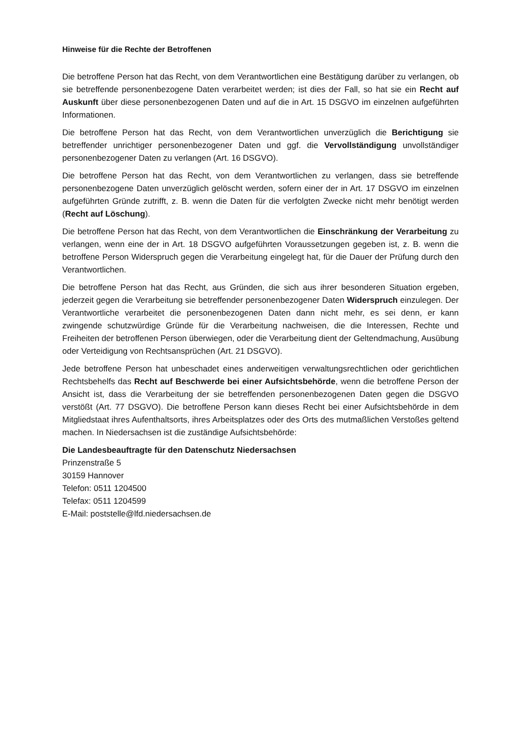Hinweise für die Rechte der Betroffenen
Die betroffene Person hat das Recht, von dem Verantwortlichen eine Bestätigung darüber zu verlangen, ob sie betreffende personenbezogene Daten verarbeitet werden; ist dies der Fall, so hat sie ein Recht auf Auskunft über diese personenbezogenen Daten und auf die in Art. 15 DSGVO im einzelnen aufgeführten Informationen.
Die betroffene Person hat das Recht, von dem Verantwortlichen unverzüglich die Berichtigung sie betreffender unrichtiger personenbezogener Daten und ggf. die Vervollständigung unvollständiger personenbezogener Daten zu verlangen (Art. 16 DSGVO).
Die betroffene Person hat das Recht, von dem Verantwortlichen zu verlangen, dass sie betreffende personenbezogene Daten unverzüglich gelöscht werden, sofern einer der in Art. 17 DSGVO im einzelnen aufgeführten Gründe zutrifft, z. B. wenn die Daten für die verfolgten Zwecke nicht mehr benötigt werden (Recht auf Löschung).
Die betroffene Person hat das Recht, von dem Verantwortlichen die Einschränkung der Verarbeitung zu verlangen, wenn eine der in Art. 18 DSGVO aufgeführten Voraussetzungen gegeben ist, z. B. wenn die betroffene Person Widerspruch gegen die Verarbeitung eingelegt hat, für die Dauer der Prüfung durch den Verantwortlichen.
Die betroffene Person hat das Recht, aus Gründen, die sich aus ihrer besonderen Situation ergeben, jederzeit gegen die Verarbeitung sie betreffender personenbezogener Daten Widerspruch einzulegen. Der Verantwortliche verarbeitet die personenbezogenen Daten dann nicht mehr, es sei denn, er kann zwingende schutzwürdige Gründe für die Verarbeitung nachweisen, die die Interessen, Rechte und Freiheiten der betroffenen Person überwiegen, oder die Verarbeitung dient der Geltendmachung, Ausübung oder Verteidigung von Rechtsansprüchen (Art. 21 DSGVO).
Jede betroffene Person hat unbeschadet eines anderweitigen verwaltungsrechtlichen oder gerichtlichen Rechtsbehelfs das Recht auf Beschwerde bei einer Aufsichtsbehörde, wenn die betroffene Person der Ansicht ist, dass die Verarbeitung der sie betreffenden personenbezogenen Daten gegen die DSGVO verstößt (Art. 77 DSGVO). Die betroffene Person kann dieses Recht bei einer Aufsichtsbehörde in dem Mitgliedstaat ihres Aufenthaltsorts, ihres Arbeitsplatzes oder des Orts des mutmaßlichen Verstoßes geltend machen. In Niedersachsen ist die zuständige Aufsichtsbehörde:
Die Landesbeauftragte für den Datenschutz Niedersachsen
Prinzenstraße 5
30159 Hannover
Telefon: 0511 1204500
Telefax: 0511 1204599
E-Mail: poststelle@lfd.niedersachsen.de